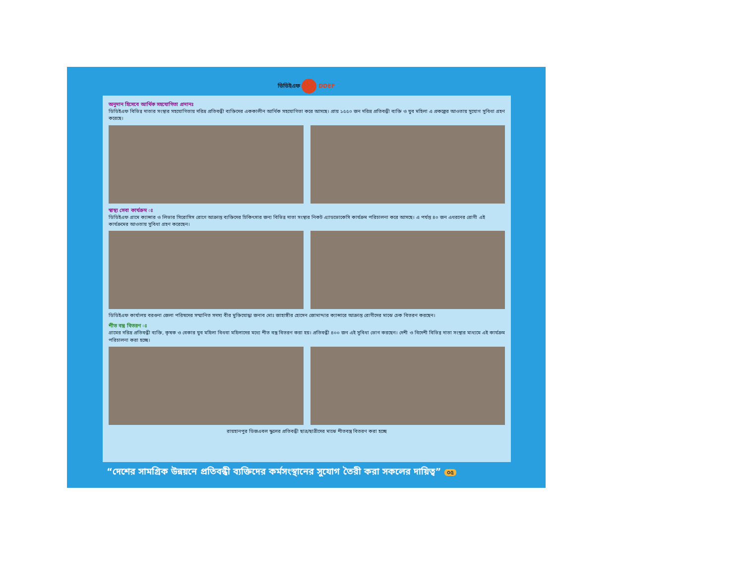ডিডিইএফ DDEF
অনুদান হিসেবে আর্থিক সহযোগিতা প্রদানঃ
ডিডিইএফ বিভিন্ন দাতার সংস্থার সহযোগিতায় দরিদ্র প্রতিবন্ধী ব্যক্তিদের এককালীন আর্থিক সহযোগিতা করে আসছে। প্রায় ১৫৫০ জন দরিদ্র প্রতিবন্ধী ব্যক্তি ও যুব মহিলা এ প্রকল্পের আওতায় সুযোগ সুবিধা গ্রহণ করেছে।
স্বাস্থ্য সেবা কার্যক্রম ঃ
ডিডিইএফ গ্রামে ক্যান্সার ও লিভার সিরোসিস রোগে আক্রান্ত ব্যক্তিদের চিকিৎসার জন্য বিভিন্ন দাতা সংস্থার নিকট এ্যাডভোকেসি কার্যক্রম পরিচালনা করে আসছে। এ পর্যন্ত ৪০ জন এধরনের রোগী এই কার্যক্রমের আওতায় সুবিধা গ্রহণ করেছেন।
ডিডিইএফ কার্যালয় বরগুনা জেলা পরিষদের সম্মানিত সদস্য বীর মুক্তিযোদ্ধা জনাব মোঃ জাহাঙ্গীর হোসেন জোমাদ্দার ক্যান্সারে আক্রান্ত রোগীদের মাঝে চেক বিতরণ করছেন।
শীত বস্ত্র বিতরণ ঃ
গ্রামের দরিদ্র প্রতিবন্ধী ব্যক্তি, কৃষক ও বেকার যুব মহিলা বিধবা মহিলাদের মধ্যে শীত বস্ত্র বিতরণ করা হয়। প্রতিবন্ধী ৪০০ জন এই সুবিধা ভোগ করছেন। দেশী ও বিদেশী বিভিন্ন দাতা সংস্থার মাধ্যমে এই কার্যক্রম পরিচালনা করা হচ্ছে।
রায়হানপুর ডিজএবল স্কুলের প্রতিবন্ধী ছাত্র/ছাত্রীদের মাঝে শীতবস্ত্র বিতরণ করা হচ্ছে
“দেশের সামগ্রিক উন্নয়নে প্রতিবন্ধী ব্যক্তিদের কর্মসংস্থানের সুযোগ তৈরী করা সকলের দায়িত্ব” ০৫